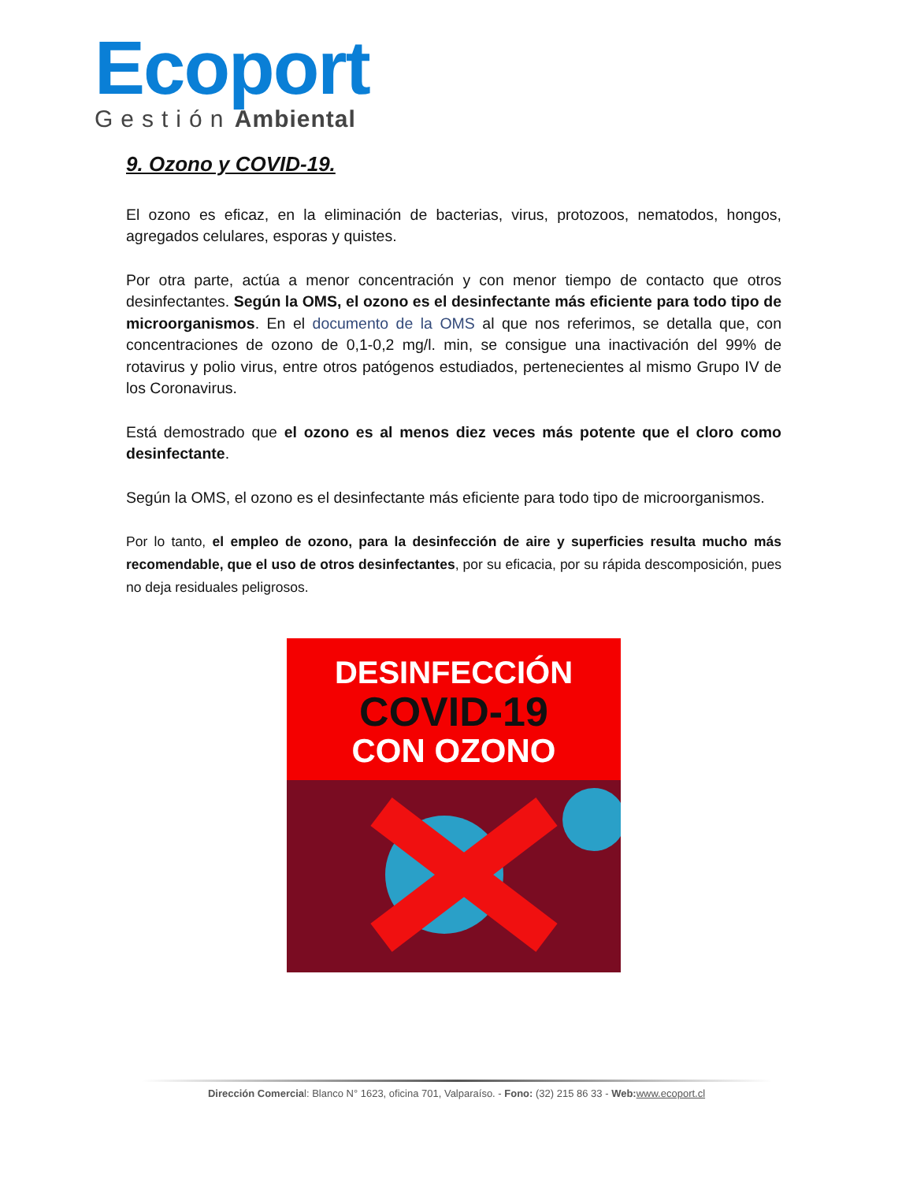Ecoport
Gestión Ambiental
9. Ozono y COVID-19.
El ozono es eficaz, en la eliminación de bacterias, virus, protozoos, nematodos, hongos, agregados celulares, esporas y quistes.
Por otra parte, actúa a menor concentración y con menor tiempo de contacto que otros desinfectantes. Según la OMS, el ozono es el desinfectante más eficiente para todo tipo de microorganismos. En el documento de la OMS al que nos referimos, se detalla que, con concentraciones de ozono de 0,1-0,2 mg/l. min, se consigue una inactivación del 99% de rotavirus y polio virus, entre otros patógenos estudiados, pertenecientes al mismo Grupo IV de los Coronavirus.
Está demostrado que el ozono es al menos diez veces más potente que el cloro como desinfectante.
Según la OMS, el ozono es el desinfectante más eficiente para todo tipo de microorganismos.
Por lo tanto, el empleo de ozono, para la desinfección de aire y superficies resulta mucho más recomendable, que el uso de otros desinfectantes, por su eficacia, por su rápida descomposición, pues no deja residuales peligrosos.
DESINFECCIÓN
COVID-19
CON OZONO
Dirección Comercial: Blanco N° 1623, oficina 701, Valparaíso. - Fono: (32) 215 86 33 - Web: www.ecoport.cl